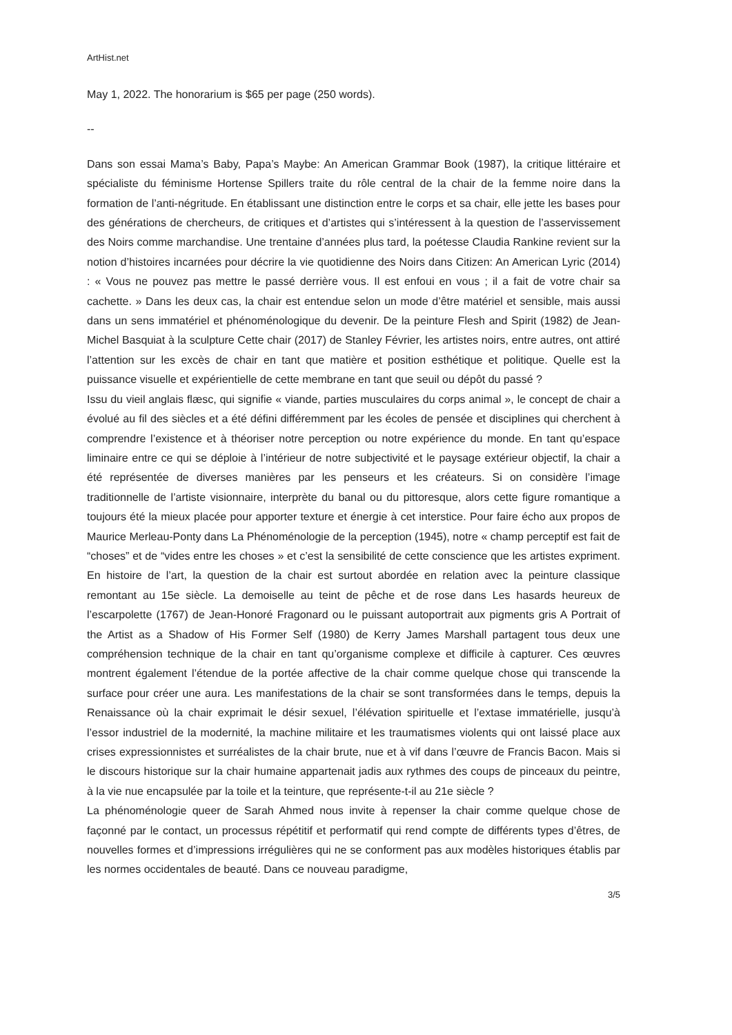ArtHist.net
May 1, 2022. The honorarium is $65 per page (250 words).
--
Dans son essai Mama’s Baby, Papa’s Maybe: An American Grammar Book (1987), la critique littéraire et spécialiste du féminisme Hortense Spillers traite du rôle central de la chair de la femme noire dans la formation de l’anti-négritude. En établissant une distinction entre le corps et sa chair, elle jette les bases pour des générations de chercheurs, de critiques et d’artistes qui s’intéressent à la question de l’asservissement des Noirs comme marchandise. Une trentaine d’années plus tard, la poétesse Claudia Rankine revient sur la notion d’histoires incarnées pour décrire la vie quotidienne des Noirs dans Citizen: An American Lyric (2014) : « Vous ne pouvez pas mettre le passé derrière vous. Il est enfoui en vous ; il a fait de votre chair sa cachette. » Dans les deux cas, la chair est entendue selon un mode d’être matériel et sensible, mais aussi dans un sens immatériel et phénoménologique du devenir. De la peinture Flesh and Spirit (1982) de Jean-Michel Basquiat à la sculpture Cette chair (2017) de Stanley Février, les artistes noirs, entre autres, ont attiré l’attention sur les excès de chair en tant que matière et position esthétique et politique. Quelle est la puissance visuelle et expérientielle de cette membrane en tant que seuil ou dépôt du passé ?
Issu du vieil anglais flæsc, qui signifie « viande, parties musculaires du corps animal », le concept de chair a évolué au fil des siècles et a été défini différemment par les écoles de pensée et disciplines qui cherchent à comprendre l’existence et à théoriser notre perception ou notre expérience du monde. En tant qu’espace liminaire entre ce qui se déploie à l’intérieur de notre subjectivité et le paysage extérieur objectif, la chair a été représentée de diverses manières par les penseurs et les créateurs. Si on considère l’image traditionnelle de l’artiste visionnaire, interprète du banal ou du pittoresque, alors cette figure romantique a toujours été la mieux placée pour apporter texture et énergie à cet interstice. Pour faire écho aux propos de Maurice Merleau-Ponty dans La Phénoménologie de la perception (1945), notre « champ perceptif est fait de “choses” et de “vides entre les choses » et c’est la sensibilité de cette conscience que les artistes expriment. En histoire de l’art, la question de la chair est surtout abordée en relation avec la peinture classique remontant au 15e siècle. La demoiselle au teint de pêche et de rose dans Les hasards heureux de l’escarpolette (1767) de Jean-Honoré Fragonard ou le puissant autoportrait aux pigments gris A Portrait of the Artist as a Shadow of His Former Self (1980) de Kerry James Marshall partagent tous deux une compréhension technique de la chair en tant qu’organisme complexe et difficile à capturer. Ces œuvres montrent également l’étendue de la portée affective de la chair comme quelque chose qui transcende la surface pour créer une aura. Les manifestations de la chair se sont transformées dans le temps, depuis la Renaissance où la chair exprimait le désir sexuel, l’élévation spirituelle et l’extase immatérielle, jusqu’à l’essor industriel de la modernité, la machine militaire et les traumatismes violents qui ont laissé place aux crises expressionnistes et surréalistes de la chair brute, nue et à vif dans l’œuvre de Francis Bacon. Mais si le discours historique sur la chair humaine appartenait jadis aux rythmes des coups de pinceaux du peintre, à la vie nue encapsulée par la toile et la teinture, que représente-t-il au 21e siècle ?
La phénoménologie queer de Sarah Ahmed nous invite à repenser la chair comme quelque chose de façonné par le contact, un processus répétitif et performatif qui rend compte de différents types d’êtres, de nouvelles formes et d’impressions irrégulières qui ne se conforment pas aux modèles historiques établis par les normes occidentales de beauté. Dans ce nouveau paradigme,
3/5